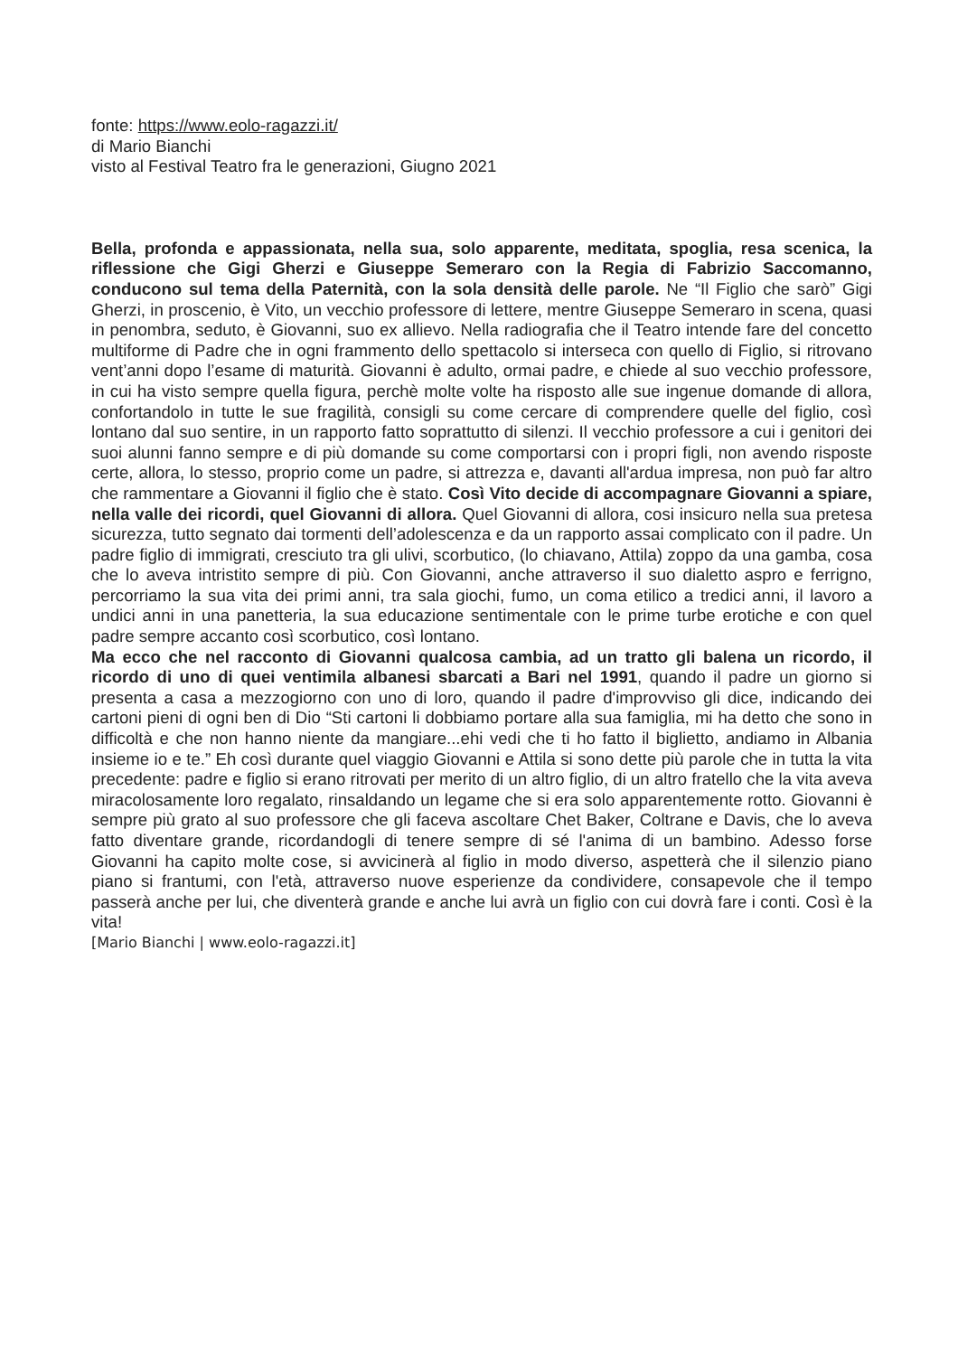fonte: https://www.eolo-ragazzi.it/
di Mario Bianchi
visto al Festival Teatro fra le generazioni, Giugno 2021
Bella, profonda e appassionata, nella sua, solo apparente, meditata, spoglia, resa scenica, la riflessione che Gigi Gherzi e Giuseppe Semeraro con la Regia di Fabrizio Saccomanno, conducono sul tema della Paternità, con la sola densità delle parole. Ne “Il Figlio che sarò” Gigi Gherzi, in proscenio, è Vito, un vecchio professore di lettere, mentre Giuseppe Semeraro in scena, quasi in penombra, seduto, è Giovanni, suo ex allievo. Nella radiografia che il Teatro intende fare del concetto multiforme di Padre che in ogni frammento dello spettacolo si interseca con quello di Figlio, si ritrovano vent’anni dopo l’esame di maturità. Giovanni è adulto, ormai padre, e chiede al suo vecchio professore, in cui ha visto sempre quella figura, perchè molte volte ha risposto alle sue ingenue domande di allora, confortandolo in tutte le sue fragilità, consigli su come cercare di comprendere quelle del figlio, così lontano dal suo sentire, in un rapporto fatto soprattutto di silenzi. Il vecchio professore a cui i genitori dei suoi alunni fanno sempre e di più domande su come comportarsi con i propri figli, non avendo risposte certe, allora, lo stesso, proprio come un padre, si attrezza e, davanti all'ardua impresa, non può far altro che rammentare a Giovanni il figlio che è stato. Così Vito decide di accompagnare Giovanni a spiare, nella valle dei ricordi, quel Giovanni di allora. Quel Giovanni di allora, cosi insicuro nella sua pretesa sicurezza, tutto segnato dai tormenti dell’adolescenza e da un rapporto assai complicato con il padre. Un padre figlio di immigrati, cresciuto tra gli ulivi, scorbutico, (lo chiavano, Attila) zoppo da una gamba, cosa che lo aveva intristito sempre di più. Con Giovanni, anche attraverso il suo dialetto aspro e ferrigno, percorriamo la sua vita dei primi anni, tra sala giochi, fumo, un coma etilico a tredici anni, il lavoro a undici anni in una panetteria, la sua educazione sentimentale con le prime turbe erotiche e con quel padre sempre accanto così scorbutico, così lontano.
Ma ecco che nel racconto di Giovanni qualcosa cambia, ad un tratto gli balena un ricordo, il ricordo di uno di quei ventimila albanesi sbarcati a Bari nel 1991, quando il padre un giorno si presenta a casa a mezzogiorno con uno di loro, quando il padre d'improvviso gli dice, indicando dei cartoni pieni di ogni ben di Dio “Sti cartoni li dobbiamo portare alla sua famiglia, mi ha detto che sono in difficoltà e che non hanno niente da mangiare...ehi vedi che ti ho fatto il biglietto, andiamo in Albania insieme io e te.” Eh così durante quel viaggio Giovanni e Attila si sono dette più parole che in tutta la vita precedente: padre e figlio si erano ritrovati per merito di un altro figlio, di un altro fratello che la vita aveva miracolosamente loro regalato, rinsaldando un legame che si era solo apparentemente rotto. Giovanni è sempre più grato al suo professore che gli faceva ascoltare Chet Baker, Coltrane e Davis, che lo aveva fatto diventare grande, ricordandogli di tenere sempre di sé l'anima di un bambino. Adesso forse Giovanni ha capito molte cose, si avvicinerà al figlio in modo diverso, aspetterà che il silenzio piano piano si frantumi, con l'età, attraverso nuove esperienze da condividere, consapevole che il tempo passerà anche per lui, che diventerà grande e anche lui avrà un figlio con cui dovrà fare i conti. Così è la vita!
[Mario Bianchi | www.eolo-ragazzi.it]